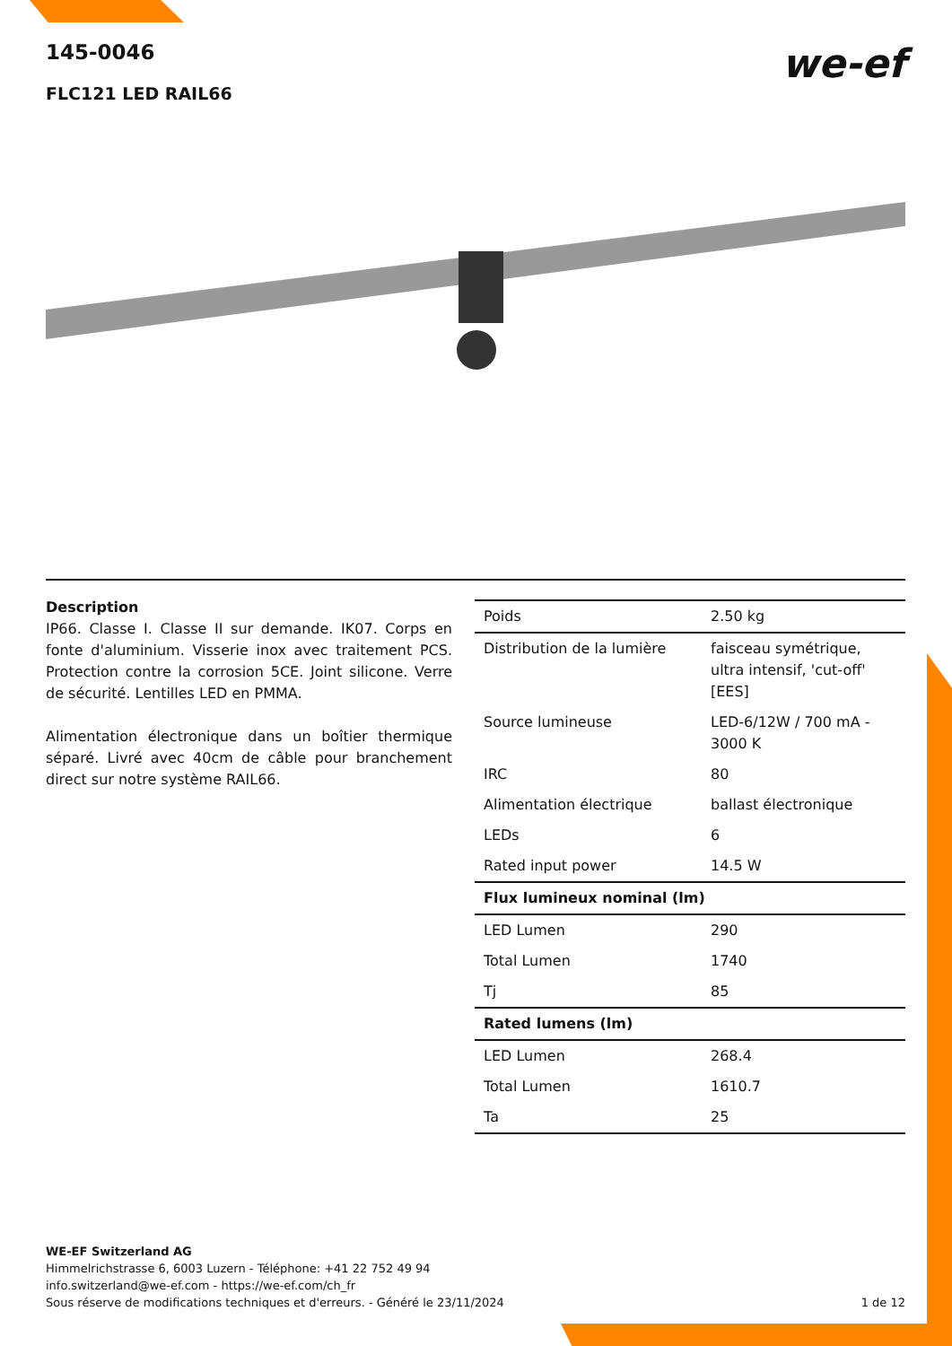145-0046
FLC121 LED RAIL66
we-ef
Description
IP66. Classe I. Classe II sur demande. IK07. Corps en fonte d'aluminium. Visserie inox avec traitement PCS. Protection contre la corrosion 5CE. Joint silicone. Verre de sécurité. Lentilles LED en PMMA.
Alimentation électronique dans un boîtier thermique séparé. Livré avec 40cm de câble pour branchement direct sur notre système RAIL66.
| Poids | 2.50 kg |
| Distribution de la lumière | faisceau symétrique, ultra intensif, 'cut-off' [EES] |
| Source lumineuse | LED-6/12W / 700 mA - 3000 K |
| IRC | 80 |
| Alimentation électrique | ballast électronique |
| LEDs | 6 |
| Rated input power | 14.5 W |
| Flux lumineux nominal (lm) | |
| LED Lumen | 290 |
| Total Lumen | 1740 |
| Tj | 85 |
| Rated lumens (lm) | |
| LED Lumen | 268.4 |
| Total Lumen | 1610.7 |
| Ta | 25 |
WE-EF Switzerland AG
Himmelrichstrasse 6, 6003 Luzern - Téléphone: +41 22 752 49 94
info.switzerland@we-ef.com - https://we-ef.com/ch_fr
Sous réserve de modifications techniques et d'erreurs. - Généré le 23/11/2024
1 de 12